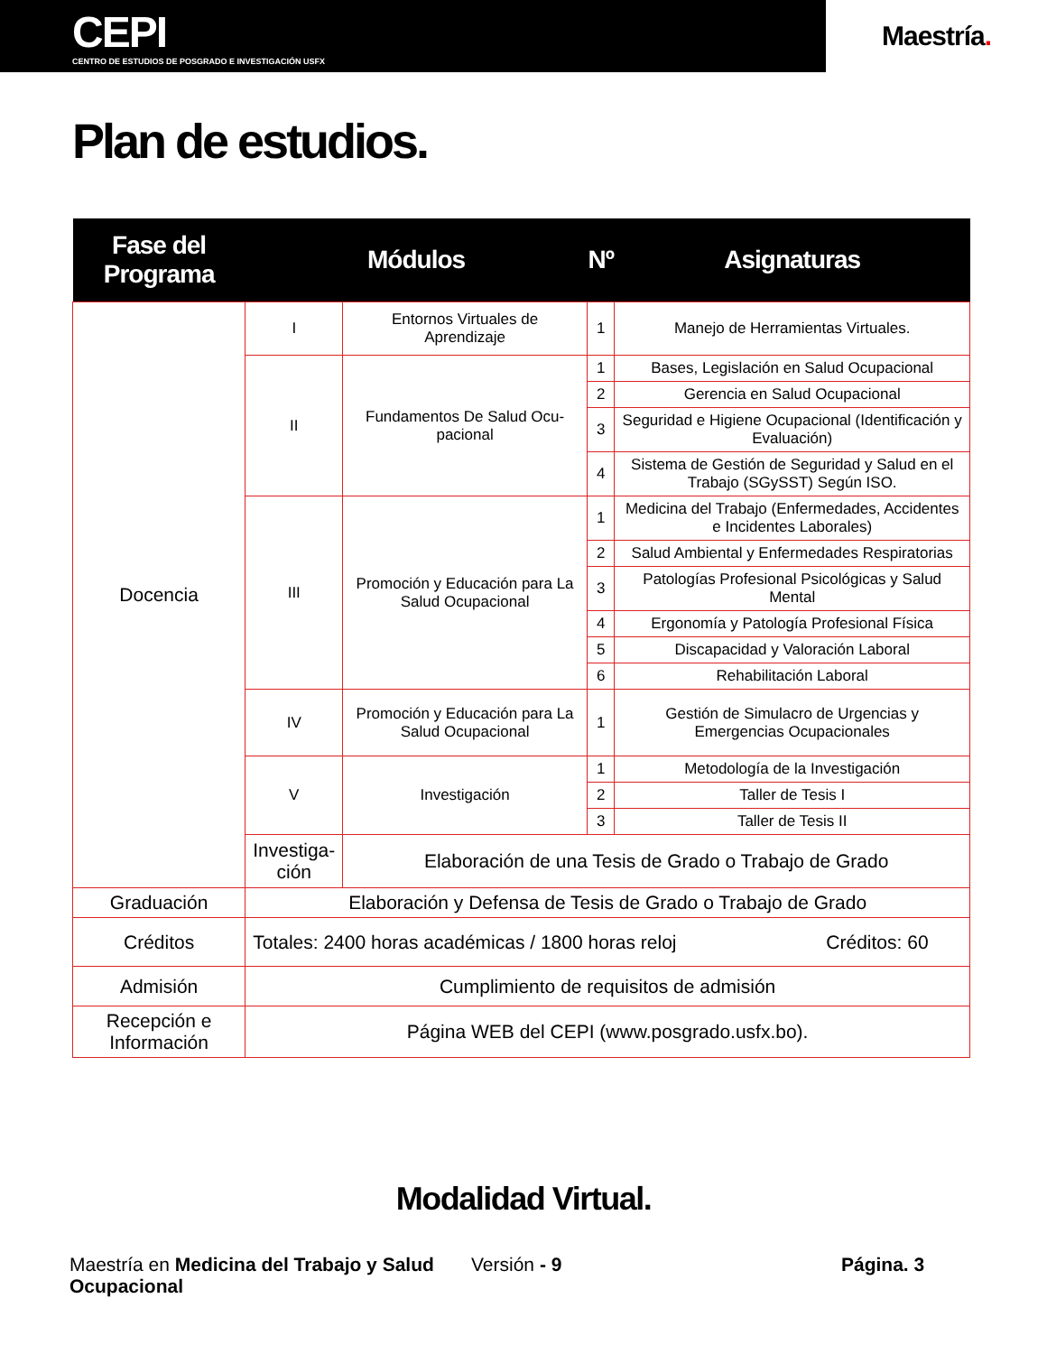CEPI
CENTRO DE ESTUDIOS DE POSGRADO E INVESTIGACIÓN USFX
Maestría.
Plan de estudios.
| Fase del Programa | Módulos | | Nº | Asignaturas |
| --- | --- | --- | --- | --- |
| Docencia | I | Entornos Virtuales de Aprendizaje | 1 | Manejo de Herramientas Virtuales. |
| | II | Fundamentos De Salud Ocu-pacional | 1 | Bases, Legislación en Salud Ocupacional |
| | | | 2 | Gerencia en Salud Ocupacional |
| | | | 3 | Seguridad e Higiene Ocupacional (Identificación y Evaluación) |
| | | | 4 | Sistema de Gestión de Seguridad y Salud en el Trabajo (SGySST) Según ISO. |
| | III | Promoción y Educación para La Salud Ocupacional | 1 | Medicina del Trabajo (Enfermedades, Accidentes e Incidentes Laborales) |
| | | | 2 | Salud Ambiental y Enfermedades Respiratorias |
| | | | 3 | Patologías Profesional Psicológicas y Salud Mental |
| | | | 4 | Ergonomía y Patología Profesional Física |
| | | | 5 | Discapacidad y Valoración Laboral |
| | | | 6 | Rehabilitación Laboral |
| | IV | Promoción y Educación para La Salud Ocupacional | 1 | Gestión de Simulacro de Urgencias y Emergencias Ocupacionales |
| | V | Investigación | 1 | Metodología de la Investigación |
| | | | 2 | Taller de Tesis I |
| | | | 3 | Taller de Tesis II |
| | Investiga- ción | Elaboración de una Tesis de Grado o Trabajo de Grado | | |
| Graduación | Elaboración y Defensa de Tesis de Grado o Trabajo de Grado | | | |
| Créditos | Totales: 2400 horas académicas / 1800 horas reloj Créditos: 60 | | | |
| Admisión | Cumplimiento de requisitos de admisión | | | |
| Recepción e Información | Página WEB del CEPI (www.posgrado.usfx.bo). | | | |
Modalidad Virtual.
Maestría en Medicina del Trabajo y Salud Ocupacional
Versión - 9 Página. 3